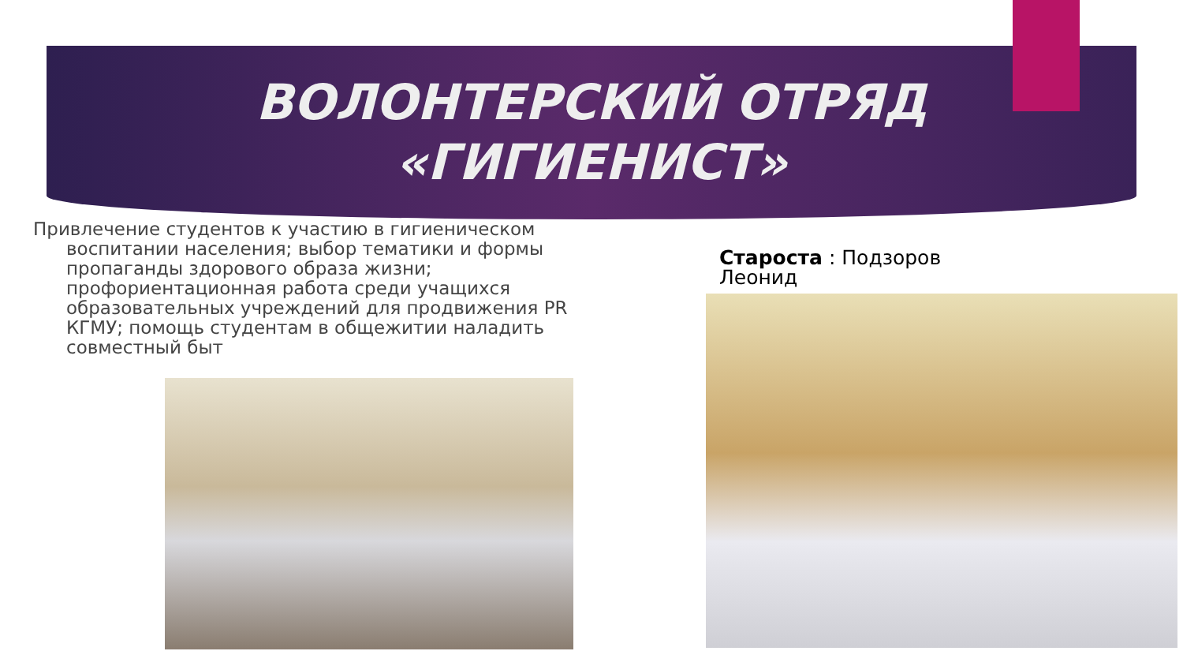ВОЛОНТЕРСКИЙ ОТРЯД
«ГИГИЕНИСТ»
Привлечение студентов к участию в гигиеническом воспитании населения; выбор тематики и формы пропаганды здорового образа жизни; профориентационная работа среди учащихся образовательных учреждений для продвижения PR КГМУ; помощь студентам в общежитии наладить совместный быт
Староста : Подзоров Леонид